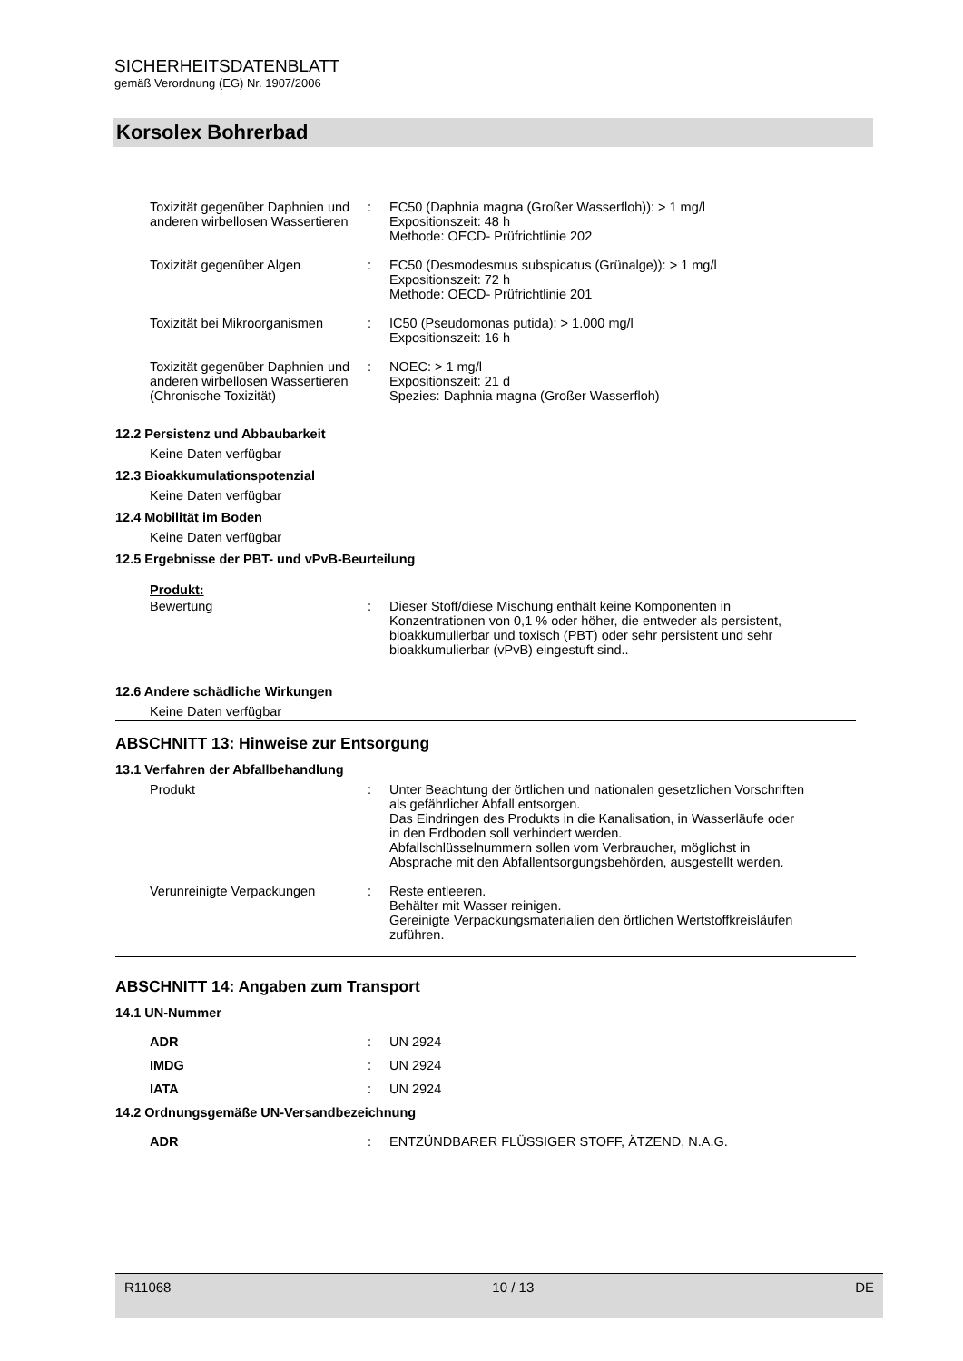SICHERHEITSDATENBLATT
gemäß Verordnung (EG) Nr. 1907/2006
Korsolex Bohrerbad
Toxizität gegenüber Daphnien und anderen wirbellosen Wassertieren
: EC50 (Daphnia magna (Großer Wasserfloh)): > 1 mg/l
Expositionszeit: 48 h
Methode: OECD- Prüfrichtlinie 202
Toxizität gegenüber Algen : EC50 (Desmodesmus subspicatus (Grünalge)): > 1 mg/l
Expositionszeit: 72 h
Methode: OECD- Prüfrichtlinie 201
Toxizität bei Mikroorganismen
: IC50 (Pseudomonas putida): > 1.000 mg/l
Expositionszeit: 16 h
Toxizität gegenüber Daphnien und anderen wirbellosen Wassertieren (Chronische Toxizität)
: NOEC: > 1 mg/l
Expositionszeit: 21 d
Spezies: Daphnia magna (Großer Wasserfloh)
12.2 Persistenz und Abbaubarkeit
Keine Daten verfügbar
12.3 Bioakkumulationspotenzial
Keine Daten verfügbar
12.4 Mobilität im Boden
Keine Daten verfügbar
12.5 Ergebnisse der PBT- und vPvB-Beurteilung
Produkt:
Bewertung : Dieser Stoff/diese Mischung enthält keine Komponenten in Konzentrationen von 0,1 % oder höher, die entweder als persistent, bioakkumulierbar und toxisch (PBT) oder sehr persistent und sehr bioakkumulierbar (vPvB) eingestuft sind..
12.6 Andere schädliche Wirkungen
Keine Daten verfügbar
ABSCHNITT 13: Hinweise zur Entsorgung
13.1 Verfahren der Abfallbehandlung
Produkt : Unter Beachtung der örtlichen und nationalen gesetzlichen Vorschriften als gefährlicher Abfall entsorgen.
Das Eindringen des Produkts in die Kanalisation, in Wasserläufe oder in den Erdboden soll verhindert werden.
Abfallschlüsselnummern sollen vom Verbraucher, möglichst in Absprache mit den Abfallentsorgungsbehörden, ausgestellt werden.
Verunreinigte Verpackungen : Reste entleeren.
Behälter mit Wasser reinigen.
Gereinigte Verpackungsmaterialien den örtlichen Wertstoffkreisläufen zuführen.
ABSCHNITT 14: Angaben zum Transport
14.1 UN-Nummer
ADR : UN 2924
IMDG : UN 2924
IATA : UN 2924
14.2 Ordnungsgemäße UN-Versandbezeichnung
ADR : ENTZÜNDBARER FLÜSSIGER STOFF, ÄTZEND, N.A.G.
R11068 10 / 13 DE